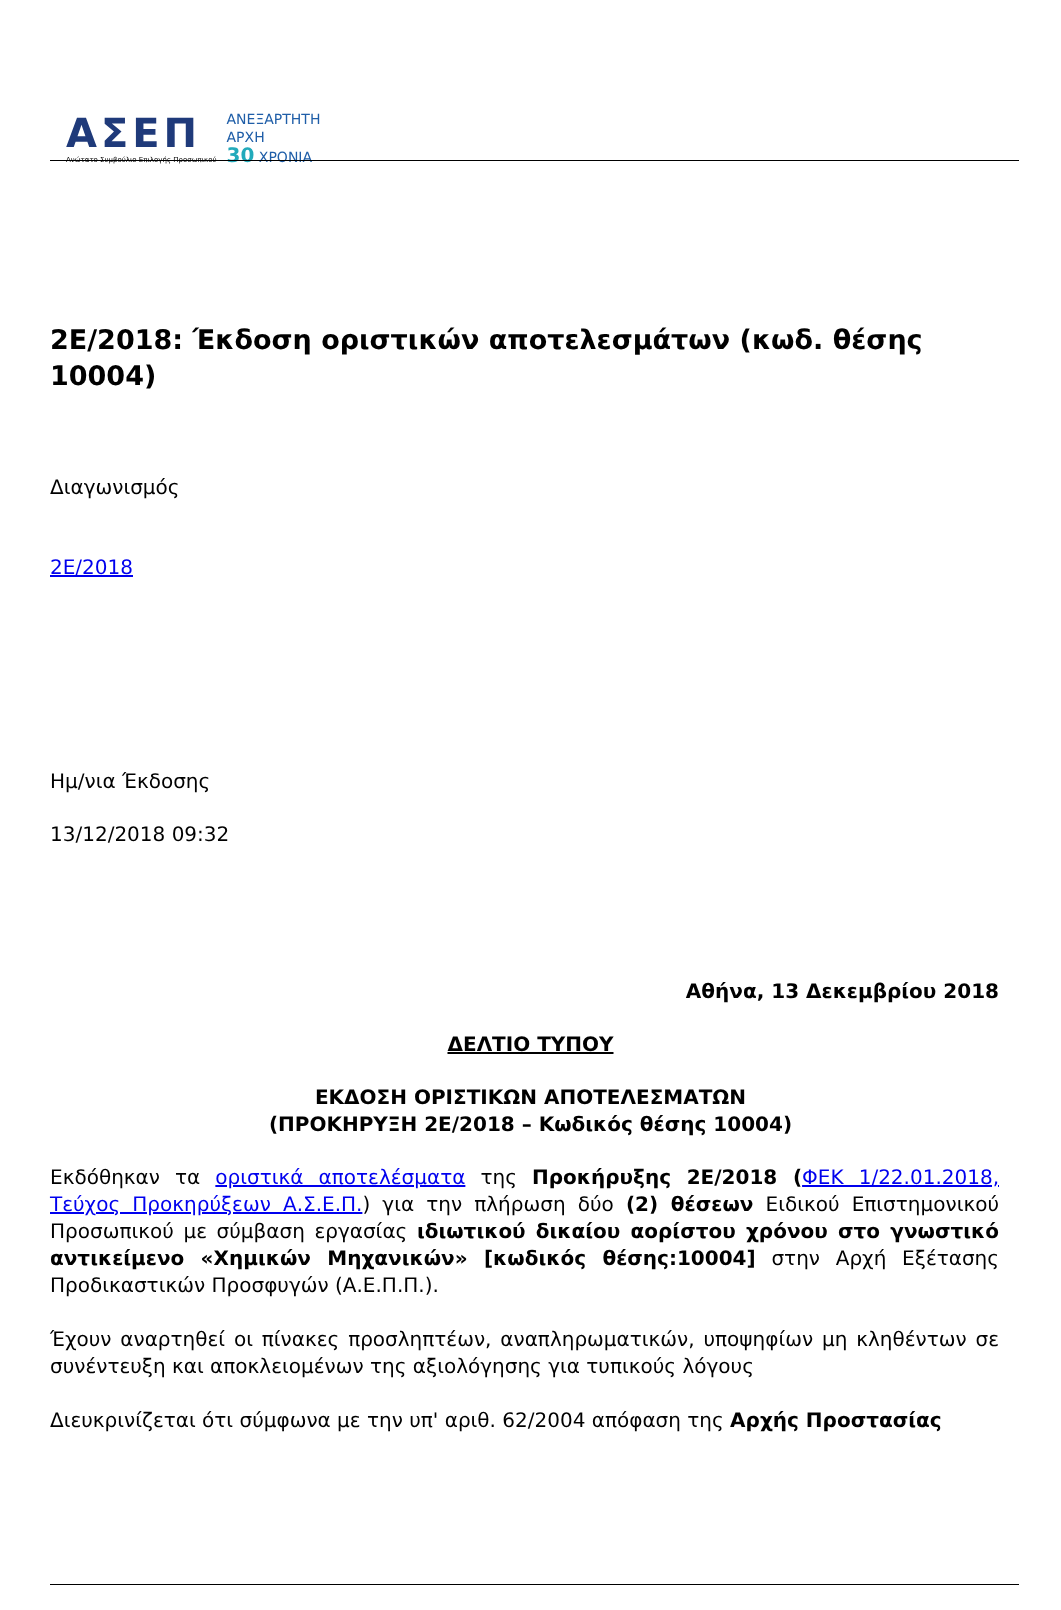ΑΣΕΠ
Ανώτατο Συμβούλιο Επιλογής Προσωπικού
ΑΝΕΞΑΡΤΗΤΗ
ΑΡΧΗ
30 ΧΡΟΝΙΑ
2Ε/2018: Έκδοση οριστικών αποτελεσμάτων (κωδ. θέσης 10004)
Διαγωνισμός
2Ε/2018
Ημ/νια Έκδοσης
13/12/2018 09:32
Αθήνα, 13 Δεκεμβρίου 2018
ΔΕΛΤΙΟ ΤΥΠΟΥ
ΕΚΔΟΣΗ ΟΡΙΣΤΙΚΩΝ ΑΠΟΤΕΛΕΣΜΑΤΩΝ
(ΠΡΟΚΗΡΥΞΗ 2Ε/2018 – Κωδικός θέσης 10004)
Εκδόθηκαν τα οριστικά αποτελέσματα της Προκήρυξης 2Ε/2018 (ΦΕΚ 1/22.01.2018, Τεύχος Προκηρύξεων Α.Σ.Ε.Π.) για την πλήρωση δύο (2) θέσεων Ειδικού Επιστημονικού Προσωπικού με σύμβαση εργασίας ιδιωτικού δικαίου αορίστου χρόνου στο γνωστικό αντικείμενο «Χημικών Μηχανικών» [κωδικός θέσης:10004] στην Αρχή Εξέτασης Προδικαστικών Προσφυγών (Α.Ε.Π.Π.).
Έχουν αναρτηθεί οι πίνακες προσληπτέων, αναπληρωματικών, υποψηφίων μη κληθέντων σε συνέντευξη και αποκλειομένων της αξιολόγησης για τυπικούς λόγους
Διευκρινίζεται ότι σύμφωνα με την υπ' αριθ. 62/2004 απόφαση της Αρχής Προστασίας